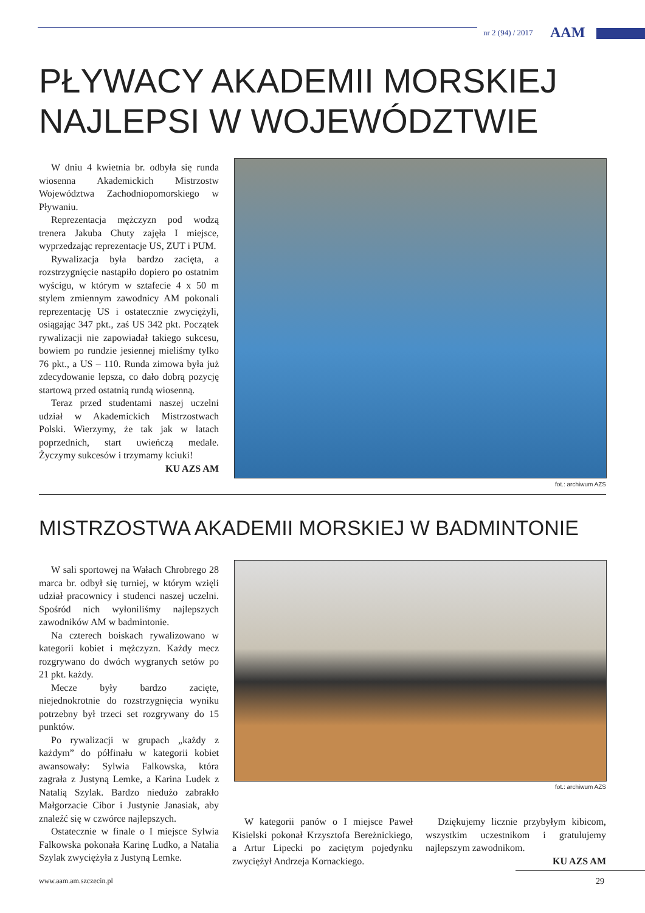nr 2 (94) / 2017 AAM
PŁYWACY AKADEMII MORSKIEJ
NAJLEPSI W WOJEWÓDZTWIE
W dniu 4 kwietnia br. odbyła się runda wiosenna Akademickich Mistrzostw Województwa Zachodniopomorskiego w Pływaniu.
Reprezentacja mężczyzn pod wodzą trenera Jakuba Chuty zajęła I miejsce, wyprzedzając reprezentacje US, ZUT i PUM.
Rywalizacja była bardzo zacięta, a rozstrzygnięcie nastąpiło dopiero po ostatnim wyścigu, w którym w sztafecie 4 x 50 m stylem zmiennym zawodnicy AM pokonali reprezentację US i ostatecznie zwyciężyli, osiągając 347 pkt., zaś US 342 pkt. Początek rywalizacji nie zapowiadał takiego sukcesu, bowiem po rundzie jesiennej mieliśmy tylko 76 pkt., a US – 110. Runda zimowa była już zdecydowanie lepsza, co dało dobrą pozycję startową przed ostatnią rundą wiosenną.
Teraz przed studentami naszej uczelni udział w Akademickich Mistrzostwach Polski. Wierzymy, że tak jak w latach poprzednich, start uwieńczą medale. Życzymy sukcesów i trzymamy kciuki!
KU AZS AM
fot.: archiwum AZS
MISTRZOSTWA AKADEMII MORSKIEJ W BADMINTONIE
W sali sportowej na Wałach Chrobrego 28 marca br. odbył się turniej, w którym wzięli udział pracownicy i studenci naszej uczelni. Spośród nich wyłoniliśmy najlepszych zawodników AM w badmintonie.
Na czterech boiskach rywalizowano w kategorii kobiet i mężczyzn. Każdy mecz rozgrywano do dwóch wygranych setów po 21 pkt. każdy.
Mecze były bardzo zacięte, niejednokrotnie do rozstrzygnięcia wyniku potrzebny był trzeci set rozgrywany do 15 punktów.
Po rywalizacji w grupach „każdy z każdym” do półfinału w kategorii kobiet awansowały: Sylwia Falkowska, która zagrała z Justyną Lemke, a Karina Ludek z Natalią Szylak. Bardzo niedużo zabrakło Małgorzacie Cibor i Justynie Janasiak, aby znaleźć się w czwórce najlepszych.
Ostatecznie w finale o I miejsce Sylwia Falkowska pokonała Karinę Ludko, a Natalia Szylak zwyciężyła z Justyną Lemke.
fot.: archiwum AZS
W kategorii panów o I miejsce Paweł Kisielski pokonał Krzysztofa Bereżnickiego, a Artur Lipecki po zaciętym pojedynku zwyciężył Andrzeja Kornackiego.
Dziękujemy licznie przybyłym kibicom, wszystkim uczestnikom i gratulujemy najlepszym zawodnikom.
KU AZS AM
www.aam.am.szczecin.pl 29